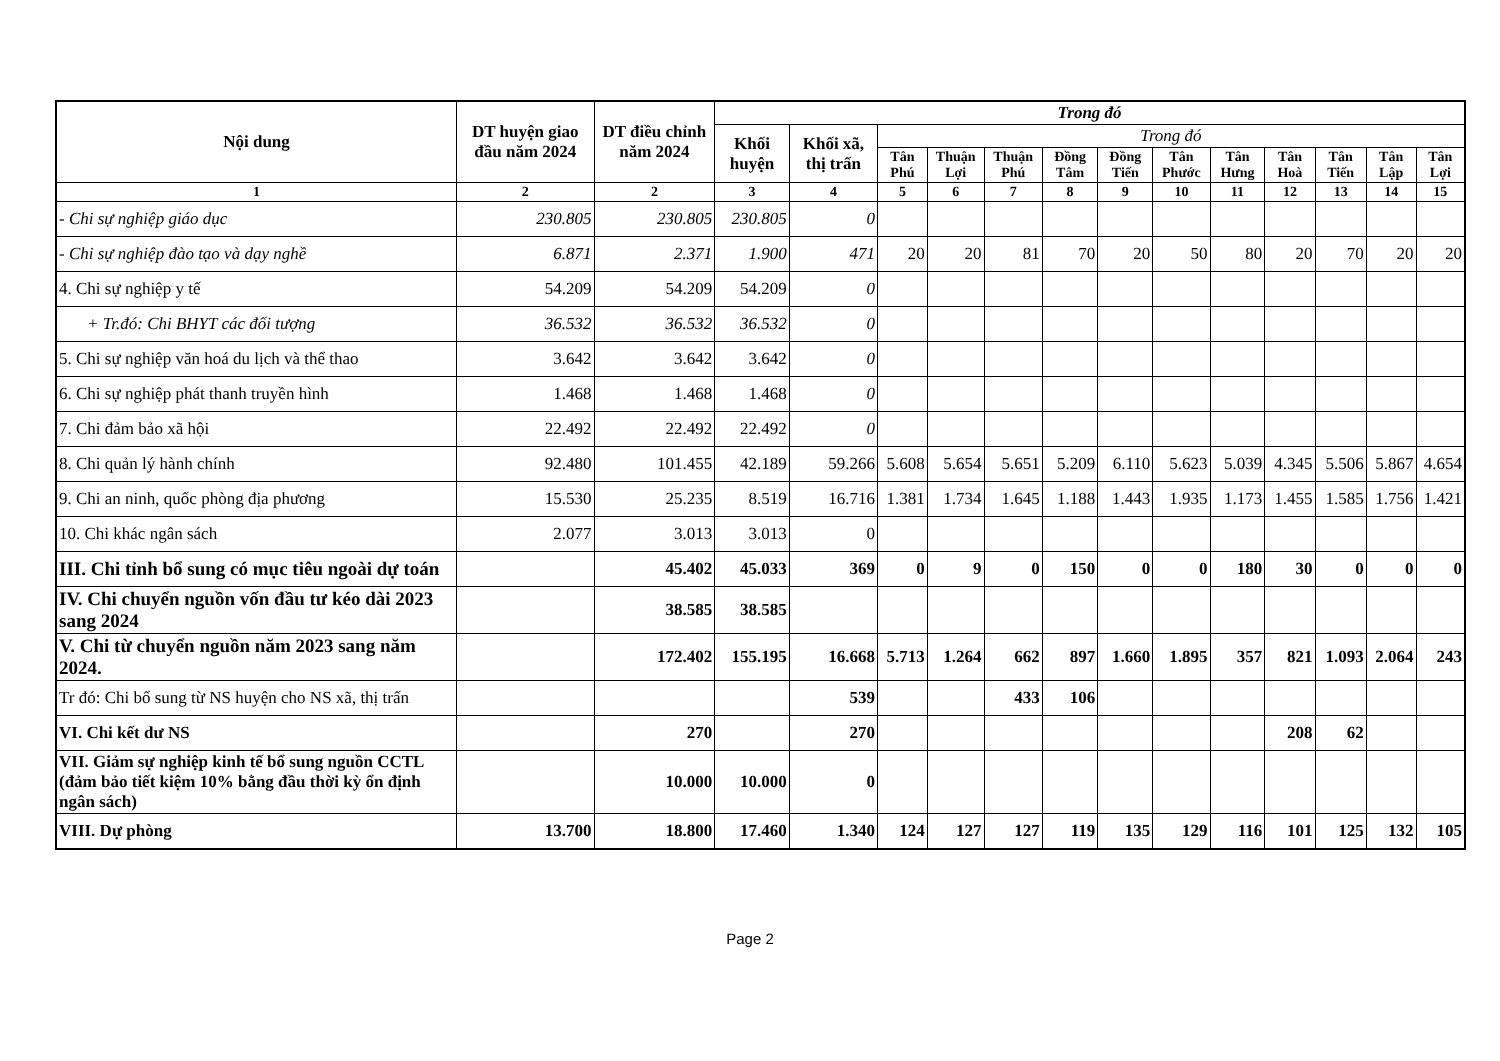| Nội dung | DT huyện giao đầu năm 2024 | DT điều chỉnh năm 2024 | Trong đó | | | | | | | | | | | | |
| --- | --- | --- | --- | --- | --- | --- | --- | --- | --- | --- | --- | --- | --- | --- | --- |
| | | | Khối huyện | Khối xã, thị trấn | Trong đó | | | | | | | | | | |
| | | | | | Tân Phú | Thuận Lợi | Thuận Phú | Đồng Tâm | Đồng Tiến | Tân Phước | Tân Hưng | Tân Hoà | Tân Tiến | Tân Lập | Tân Lợi |
| 1 | 2 | 2 | 3 | 4 | 5 | 6 | 7 | 8 | 9 | 10 | 11 | 12 | 13 | 14 | 15 |
| - Chi sự nghiệp giáo dục | 230.805 | 230.805 | 230.805 | 0 | | | | | | | | | | | |
| - Chi sự nghiệp đào tạo và dạy nghề | 6.871 | 2.371 | 1.900 | 471 | 20 | 20 | 81 | 70 | 20 | 50 | 80 | 20 | 70 | 20 | 20 |
| 4. Chi sự nghiệp y tế | 54.209 | 54.209 | 54.209 | 0 | | | | | | | | | | | |
| + Tr.đó: Chi BHYT các đối tượng | 36.532 | 36.532 | 36.532 | 0 | | | | | | | | | | | |
| 5. Chi sự nghiệp văn hoá du lịch và thể thao | 3.642 | 3.642 | 3.642 | 0 | | | | | | | | | | | |
| 6. Chi sự nghiệp phát thanh truyền hình | 1.468 | 1.468 | 1.468 | 0 | | | | | | | | | | | |
| 7. Chi đảm bảo xã hội | 22.492 | 22.492 | 22.492 | 0 | | | | | | | | | | | |
| 8. Chi quản lý hành chính | 92.480 | 101.455 | 42.189 | 59.266 | 5.608 | 5.654 | 5.651 | 5.209 | 6.110 | 5.623 | 5.039 | 4.345 | 5.506 | 5.867 | 4.654 |
| 9. Chi an ninh, quốc phòng địa phương | 15.530 | 25.235 | 8.519 | 16.716 | 1.381 | 1.734 | 1.645 | 1.188 | 1.443 | 1.935 | 1.173 | 1.455 | 1.585 | 1.756 | 1.421 |
| 10. Chi khác ngân sách | 2.077 | 3.013 | 3.013 | 0 | | | | | | | | | | | |
| III. Chi tỉnh bổ sung có mục tiêu ngoài dự toán | | 45.402 | 45.033 | 369 | 0 | 9 | 0 | 150 | 0 | 0 | 180 | 30 | 0 | 0 | 0 |
| IV. Chi chuyển nguồn vốn đầu tư kéo dài 2023 sang 2024 | | 38.585 | 38.585 | | | | | | | | | | | | |
| V. Chi từ chuyển nguồn năm 2023 sang năm 2024. | | 172.402 | 155.195 | 16.668 | 5.713 | 1.264 | 662 | 897 | 1.660 | 1.895 | 357 | 821 | 1.093 | 2.064 | 243 |
| Tr đó: Chi bổ sung từ NS huyện cho NS xã, thị trấn | | | | 539 | | | 433 | 106 | | | | | | | |
| VI. Chi kết dư NS | | 270 | | 270 | | | | | | | | 208 | 62 | | |
| VII. Giảm sự nghiệp kinh tế bổ sung nguồn CCTL (đảm bảo tiết kiệm 10% bằng đầu thời kỳ ổn định ngân sách) | | 10.000 | 10.000 | 0 | | | | | | | | | | | |
| VIII. Dự phòng | 13.700 | 18.800 | 17.460 | 1.340 | 124 | 127 | 127 | 119 | 135 | 129 | 116 | 101 | 125 | 132 | 105 |
Page 2